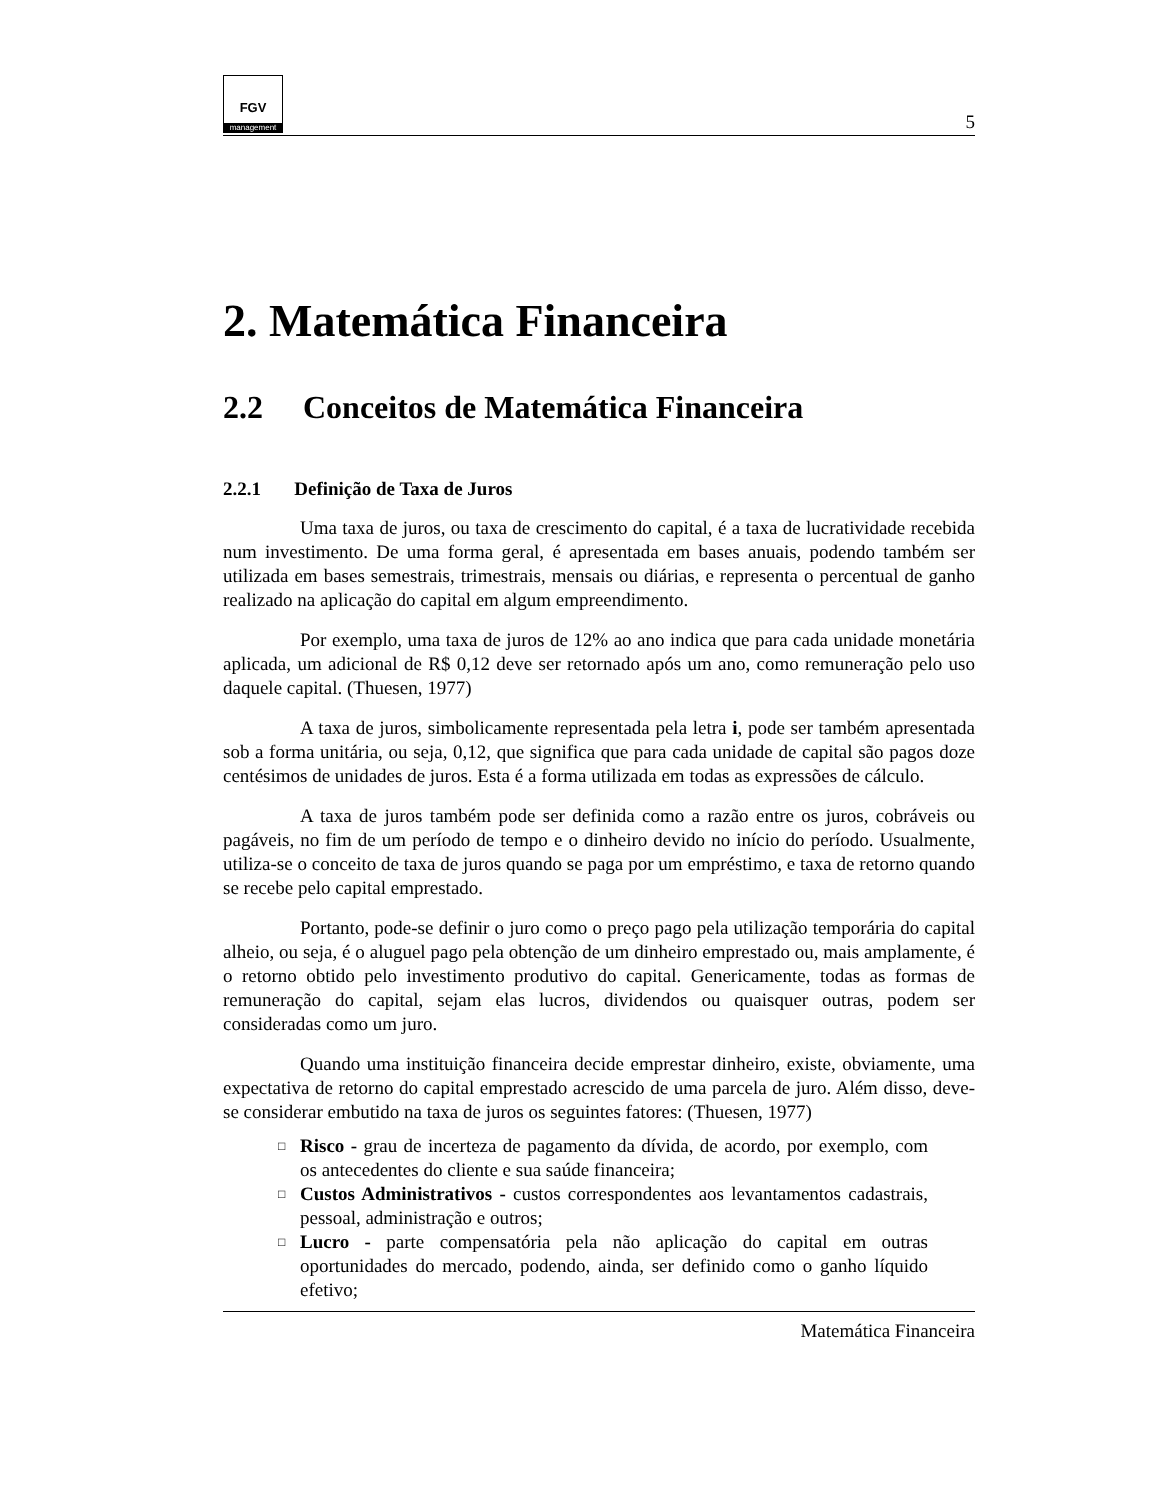FGV
management
5
2. Matemática Financeira
2.2 Conceitos de Matemática Financeira
2.2.1 Definição de Taxa de Juros
Uma taxa de juros, ou taxa de crescimento do capital, é a taxa de lucratividade recebida num investimento. De uma forma geral, é apresentada em bases anuais, podendo também ser utilizada em bases semestrais, trimestrais, mensais ou diárias, e representa o percentual de ganho realizado na aplicação do capital em algum empreendimento.
Por exemplo, uma taxa de juros de 12% ao ano indica que para cada unidade monetária aplicada, um adicional de R$ 0,12 deve ser retornado após um ano, como remuneração pelo uso daquele capital. (Thuesen, 1977)
A taxa de juros, simbolicamente representada pela letra i, pode ser também apresentada sob a forma unitária, ou seja, 0,12, que significa que para cada unidade de capital são pagos doze centésimos de unidades de juros. Esta é a forma utilizada em todas as expressões de cálculo.
A taxa de juros também pode ser definida como a razão entre os juros, cobráveis ou pagáveis, no fim de um período de tempo e o dinheiro devido no início do período. Usualmente, utiliza-se o conceito de taxa de juros quando se paga por um empréstimo, e taxa de retorno quando se recebe pelo capital emprestado.
Portanto, pode-se definir o juro como o preço pago pela utilização temporária do capital alheio, ou seja, é o aluguel pago pela obtenção de um dinheiro emprestado ou, mais amplamente, é o retorno obtido pelo investimento produtivo do capital. Genericamente, todas as formas de remuneração do capital, sejam elas lucros, dividendos ou quaisquer outras, podem ser consideradas como um juro.
Quando uma instituição financeira decide emprestar dinheiro, existe, obviamente, uma expectativa de retorno do capital emprestado acrescido de uma parcela de juro. Além disso, deve-se considerar embutido na taxa de juros os seguintes fatores: (Thuesen, 1977)
□ Risco - grau de incerteza de pagamento da dívida, de acordo, por exemplo, com os antecedentes do cliente e sua saúde financeira;
□ Custos Administrativos - custos correspondentes aos levantamentos cadastrais, pessoal, administração e outros;
□ Lucro - parte compensatória pela não aplicação do capital em outras oportunidades do mercado, podendo, ainda, ser definido como o ganho líquido efetivo;
Matemática Financeira